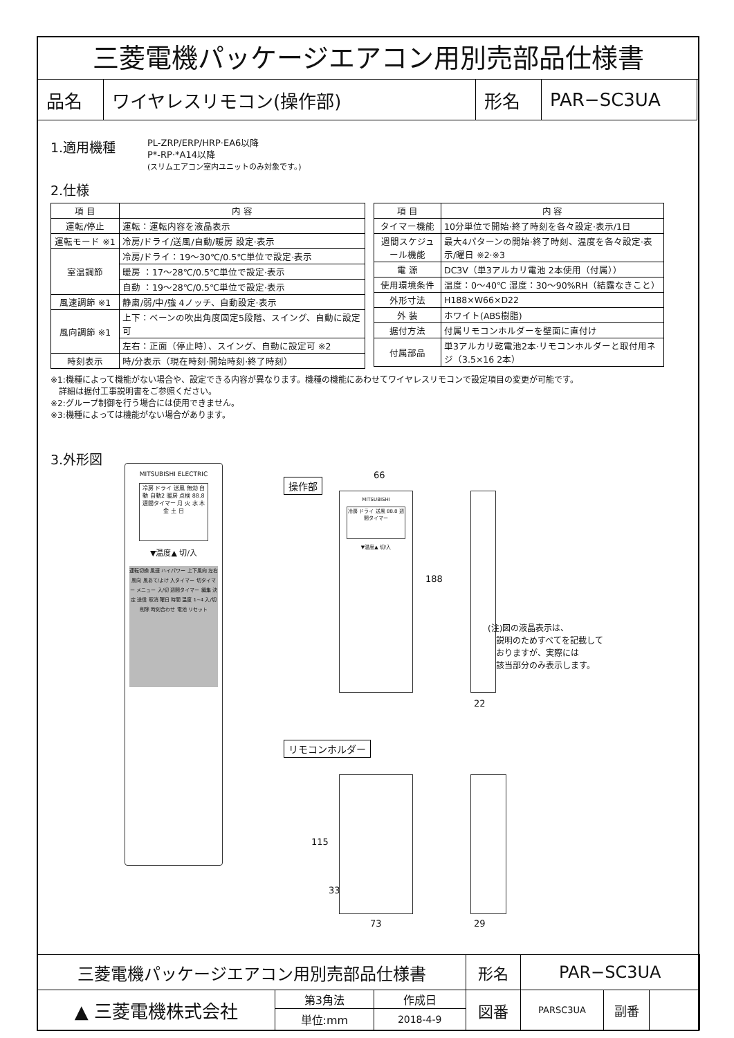三菱電機パッケージエアコン用別売部品仕様書
| 品名 | ワイヤレスリモコン(操作部) | 形名 | PAR−SC3UA |
1.適用機種
PL-ZRP/ERP/HRP·EA6以降
P*-RP·*A14以降
(スリムエアコン室内ユニットのみ対象です。)
2.仕様
| 項 目 | 内 容 |
| --- | --- |
| 運転/停止 | 運転：運転内容を液晶表示 |
| 運転モード ※1 | 冷房/ドライ/送風/自動/暖房 設定·表示 |
| 室温調節 | 冷房/ドライ：19〜30℃/0.5℃単位で設定·表示 |
| | 暖房 ：17〜28℃/0.5℃単位で設定·表示 |
| | 自動 ：19〜28℃/0.5℃単位で設定·表示 |
| 風速調節 ※1 | 静粛/弱/中/強 4ノッチ、自動設定·表示 |
| 風向調節 ※1 | 上下：ベーンの吹出角度固定5段階、スイング、自動に設定可 |
| | 左右：正面（停止時）、スイング、自動に設定可 ※2 |
| 時刻表示 | 時/分表示（現在時刻·開始時刻·終了時刻） |
| 項 目 | 内 容 |
| --- | --- |
| タイマー機能 | 10分単位で開始·終了時刻を各々設定·表示/1日 |
| 週間スケジュール機能 | 最大4パターンの開始·終了時刻、温度を各々設定·表示/曜日 ※2·※3 |
| 電 源 | DC3V（単3アルカリ電池 2本使用（付属）） |
| 使用環境条件 | 温度：0〜40℃ 湿度：30〜90%RH（結露なきこと） |
| 外形寸法 | H188×W66×D22 |
| 外 装 | ホワイト(ABS樹脂) |
| 据付方法 | 付属リモコンホルダーを壁面に直付け |
| 付属部品 | 単3アルカリ乾電池2本·リモコンホルダーと取付用ネジ（3.5×16 2本） |
※1:機種によって機能がない場合や、設定できる内容が異なります。機種の機能にあわせてワイヤレスリモコンで設定項目の変更が可能です。
　詳細は据付工事説明書をご参照ください。
※2:グループ制御を行う場合には使用できません。
※3:機種によっては機能がない場合があります。
3.外形図
MITSUBISHI ELECTRIC
冷房 ドライ 送風 無効 自動 自動2 暖房 点検 88.8 週間タイマー 月 火 水 木 金 土 日
▼温度▲ 切/入
運転切換 風速 ハイパワー 上下風向 左右風向 風あて/よけ 入タイマー 切タイマー メニュー 入/切 週間タイマー 編集 決定 送信 取消 曜日 時間 温度 1~4 入/切 削除 時刻合わせ 電池 リセット
操作部
66
MITSUBISHI
冷房 ドライ 送風 88.8 週間タイマー
▼温度▲ 切/入
188
22
(注)図の液晶表示は、
　説明のためすべてを記載して
　おりますが、実際には
　該当部分のみ表示します。
リモコンホルダー
115
33
73 29
| 三菱電機パッケージエアコン用別売部品仕様書 | | | 形名 | PAR−SC3UA | | |
| ▲ 三菱電機株式会社 | 第3角法 | 作成日 | 図番 | PARSC3UA | 副番 | |
| | 単位:mm | 2018-4-9 | | | | |